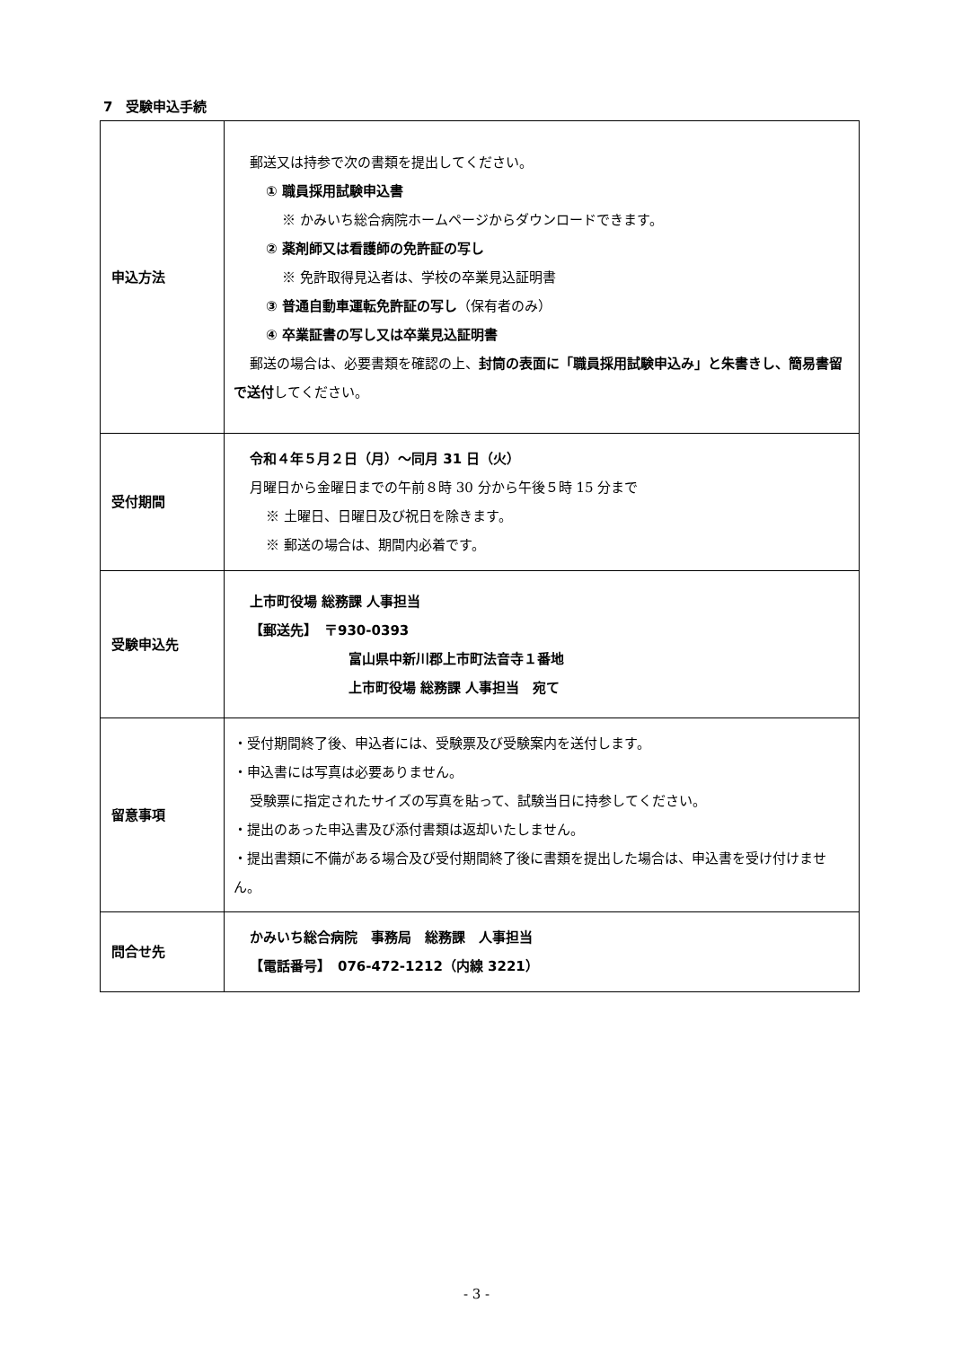7　受験申込手続
| 申込方法 | 郵送又は持参で次の書類を提出してください。 ① 職員採用試験申込書 ※ かみいち総合病院ホームページからダウンロードできます。 ② 薬剤師又は看護師の免許証の写し ※ 免許取得見込者は、学校の卒業見込証明書 ③ 普通自動車運転免許証の写し （保有者のみ） ④ 卒業証書の写し又は卒業見込証明書 郵送の場合は、必要書類を確認の上、 封筒の表面に「職員採用試験申込み」と朱書きし、簡易書留で送付 してください。 |
| 受付期間 | 令和４年５月２日（月）～同月 31 日（火） 月曜日から金曜日までの午前８時 30 分から午後５時 15 分まで ※ 土曜日、日曜日及び祝日を除きます。 ※ 郵送の場合は、期間内必着です。 |
| 受験申込先 | 上市町役場 総務課 人事担当 【郵送先】 〒930-0393 富山県中新川郡上市町法音寺１番地 上市町役場 総務課 人事担当 宛て |
| 留意事項 | ・受付期間終了後、申込者には、受験票及び受験案内を送付します。 ・申込書には写真は必要ありません。 受験票に指定されたサイズの写真を貼って、試験当日に持参してください。 ・提出のあった申込書及び添付書類は返却いたしません。 ・提出書類に不備がある場合及び受付期間終了後に書類を提出した場合は、申込書を受け付けません。 |
| 問合せ先 | かみいち総合病院 事務局 総務課 人事担当 【電話番号】 076-472-1212（内線 3221） |
- 3 -